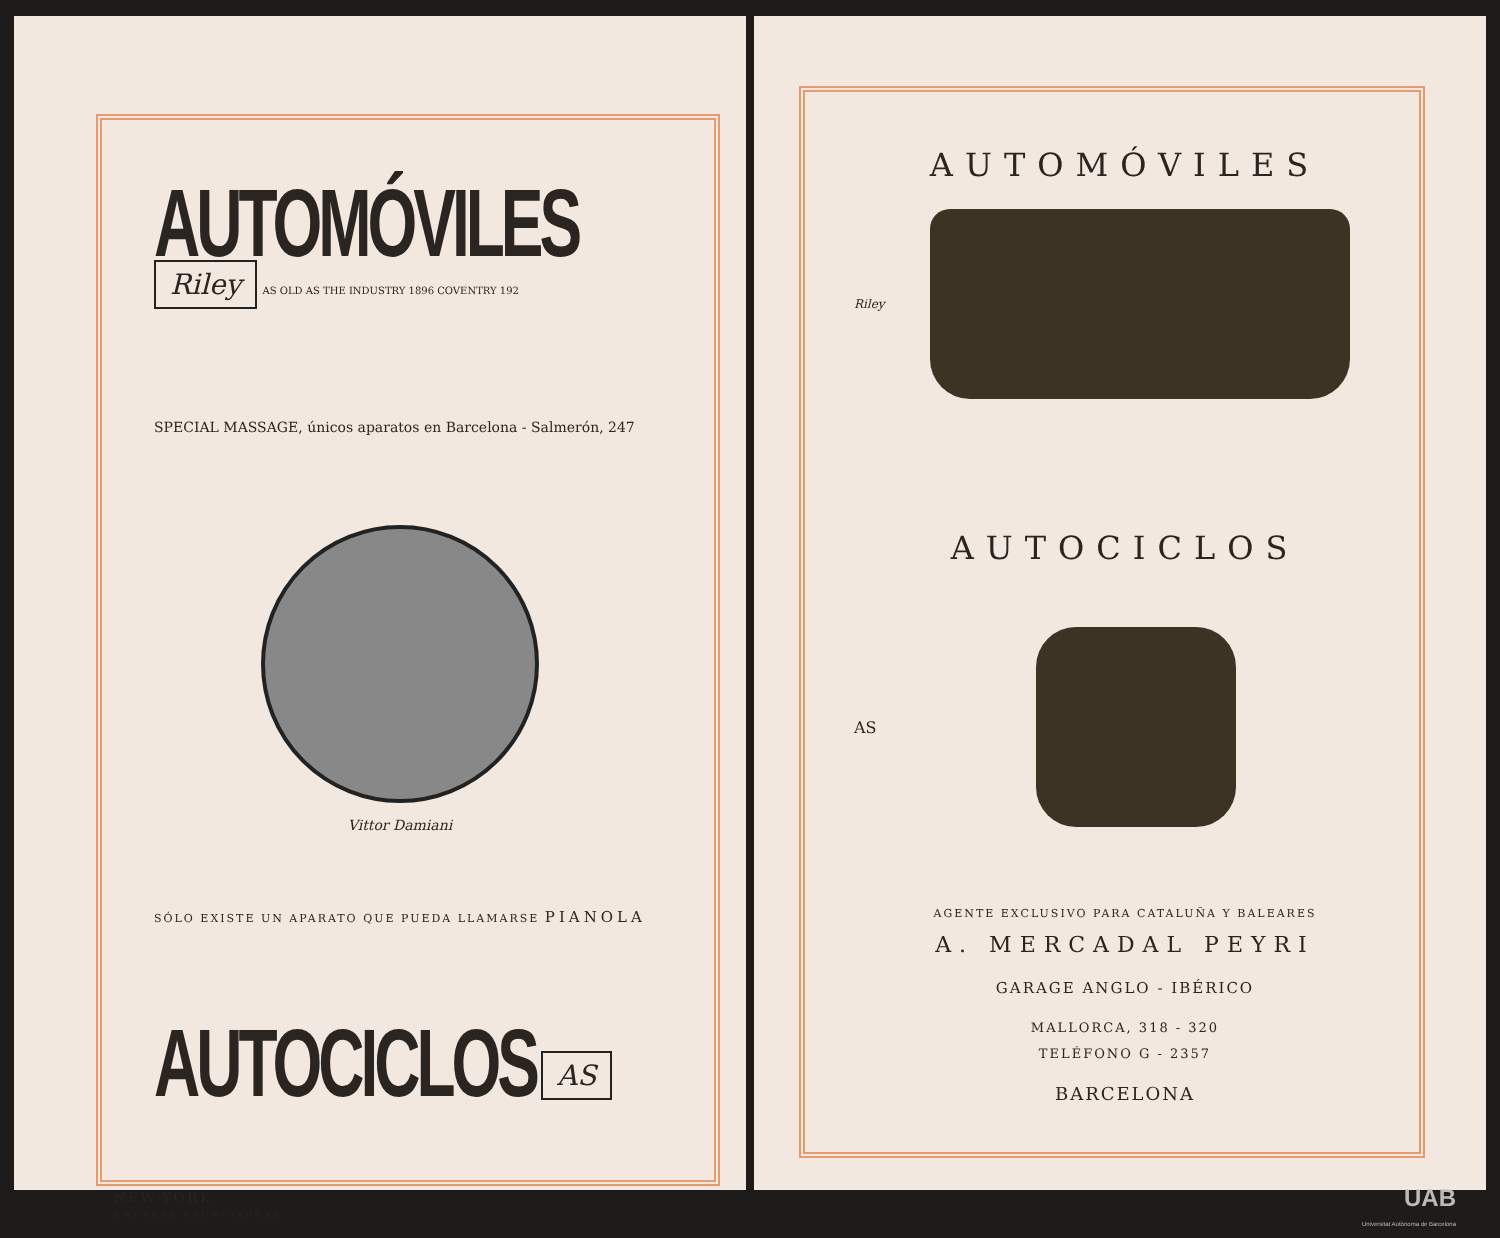AUTOMÓVILES Riley AS OLD AS THE INDUSTRY 1896 COVENTRY 192
SPECIAL MASSAGE, únicos aparatos en Barcelona - Salmerón, 247
Vittor Damiani
SÓLO EXISTE UN APARATO QUE PUEDA LLAMARSE PIANOLA
AUTOCICLOS AS
NEW-YORK
EMPRESA ANUNCIADORA
AUTOMÓVILES
Riley
AUTOCICLOS
AS
AGENTE EXCLUSIVO PARA CATALUÑA Y BALEARES
A. MERCADAL PEYRI
GARAGE ANGLO - IBÉRICO
MALLORCA, 318 - 320
TELÉFONO G - 2357
BARCELONA
UAB
Universitat Autònoma de Barcelona